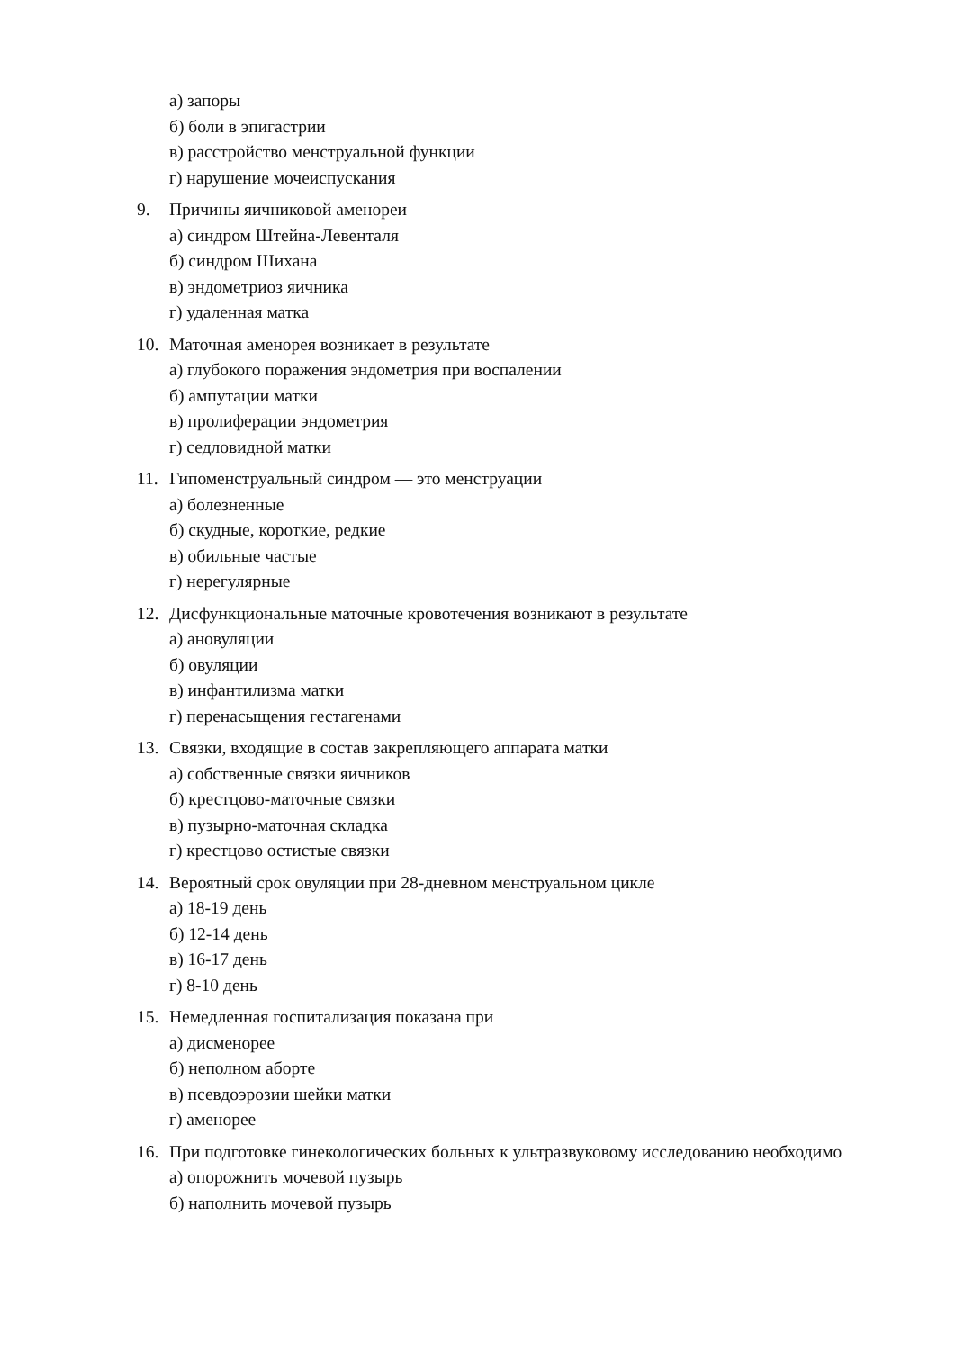а) запоры
б) боли в эпигастрии
в) расстройство менструальной функции
г) нарушение мочеиспускания
9. Причины яичниковой аменореи
а) синдром Штейна-Левенталя
б) синдром Шихана
в) эндометриоз яичника
г) удаленная матка
10. Маточная аменорея возникает в результате
а) глубокого поражения эндометрия при воспалении
б) ампутации матки
в) пролиферации эндометрия
г) седловидной матки
11. Гипоменструальный синдром — это менструации
а) болезненные
б) скудные, короткие, редкие
в) обильные частые
г) нерегулярные
12. Дисфункциональные маточные кровотечения возникают в результате
а) ановуляции
б) овуляции
в) инфантилизма матки
г) перенасыщения гестагенами
13. Связки, входящие в состав закрепляющего аппарата матки
а) собственные связки яичников
б) крестцово-маточные связки
в) пузырно-маточная складка
г) крестцово остистые связки
14. Вероятный срок овуляции при 28-дневном менструальном цикле
а) 18-19 день
б) 12-14 день
в) 16-17 день
г) 8-10 день
15. Немедленная госпитализация показана при
а) дисменорее
б) неполном аборте
в) псевдоэрозии шейки матки
г) аменорее
16. При подготовке гинекологических больных к ультразвуковому исследованию необходимо
а) опорожнить мочевой пузырь
б) наполнить мочевой пузырь